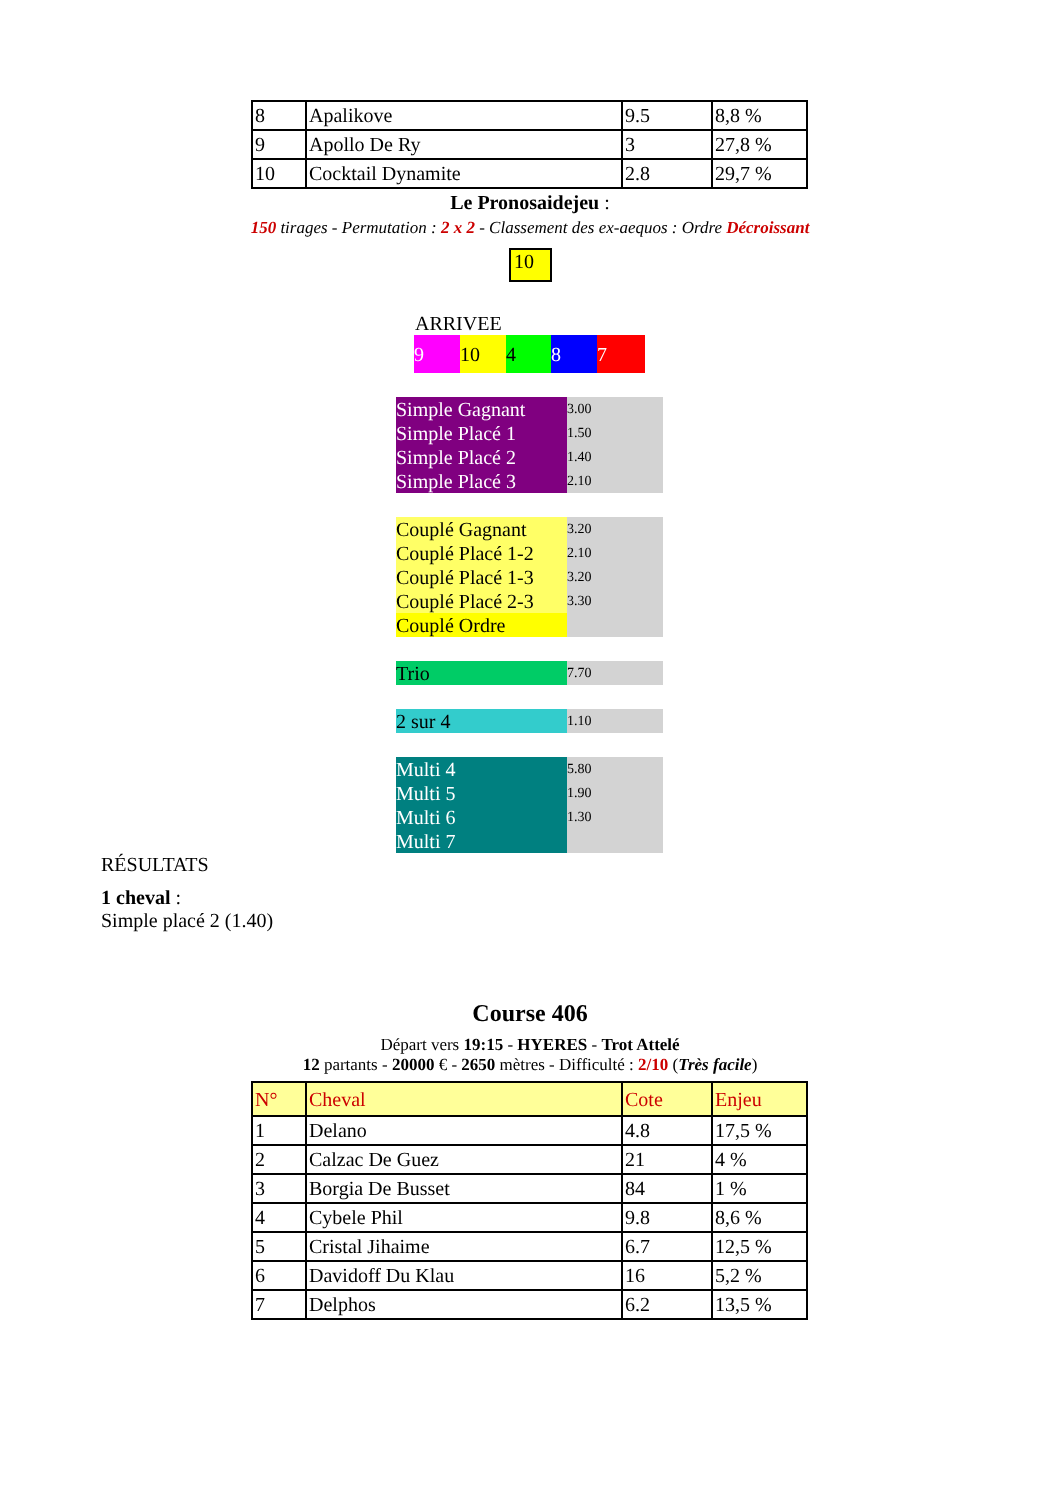| 8 | Apalikove | 9.5 | 8,8 % |
| 9 | Apollo De Ry | 3 | 27,8 % |
| 10 | Cocktail Dynamite | 2.8 | 29,7 % |
Le Pronosaidejeu :
150 tirages - Permutation : 2 x 2 - Classement des ex-aequos : Ordre Décroissant
10
ARRIVEE
9 10 4 8 7
| Simple Gagnant | 3.00 |
| Simple Placé 1 | 1.50 |
| Simple Placé 2 | 1.40 |
| Simple Placé 3 | 2.10 |
| Couplé Gagnant | 3.20 |
| Couplé Placé 1-2 | 2.10 |
| Couplé Placé 1-3 | 3.20 |
| Couplé Placé 2-3 | 3.30 |
| Couplé Ordre | |
| Trio | 7.70 |
| 2 sur 4 | 1.10 |
| Multi 4 | 5.80 |
| Multi 5 | 1.90 |
| Multi 6 | 1.30 |
| Multi 7 | |
RÉSULTATS
1 cheval :
Simple placé 2 (1.40)
Course 406
Départ vers 19:15 - HYERES - Trot Attelé
12 partants - 20000 € - 2650 mètres - Difficulté : 2/10 (Très facile)
| N° | Cheval | Cote | Enjeu |
| 1 | Delano | 4.8 | 17,5 % |
| 2 | Calzac De Guez | 21 | 4 % |
| 3 | Borgia De Busset | 84 | 1 % |
| 4 | Cybele Phil | 9.8 | 8,6 % |
| 5 | Cristal Jihaime | 6.7 | 12,5 % |
| 6 | Davidoff Du Klau | 16 | 5,2 % |
| 7 | Delphos | 6.2 | 13,5 % |